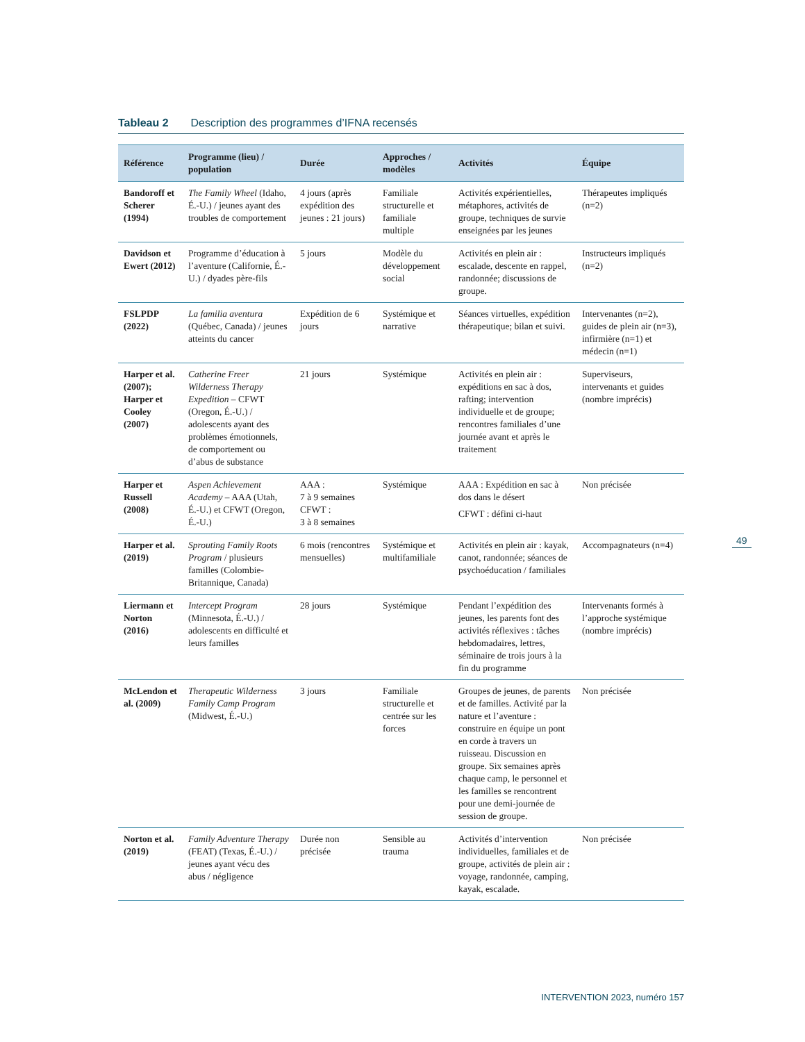Tableau 2 Description des programmes d’IFNA recensés
| Référence | Programme (lieu) / population | Durée | Approches / modèles | Activités | Équipe |
| --- | --- | --- | --- | --- | --- |
| Bandoroff et Scherer (1994) | The Family Wheel (Idaho, É.-U.) / jeunes ayant des troubles de comportement | 4 jours (après expédition des jeunes : 21 jours) | Familiale structurelle et familiale multiple | Activités expérientielles, métaphores, activités de groupe, techniques de survie enseignées par les jeunes | Thérapeutes impliqués (n=2) |
| Davidson et Ewert (2012) | Programme d’éducation à l’aventure (Californie, É.-U.) / dyades père-fils | 5 jours | Modèle du développement social | Activités en plein air : escalade, descente en rappel, randonnée; discussions de groupe. | Instructeurs impliqués (n=2) |
| FSLPDP (2022) | La familia aventura (Québec, Canada) / jeunes atteints du cancer | Expédition de 6 jours | Systémique et narrative | Séances virtuelles, expédition thérapeutique; bilan et suivi. | Intervenantes (n=2), guides de plein air (n=3), infirmière (n=1) et médecin (n=1) |
| Harper et al. (2007); Harper et Cooley (2007) | Catherine Freer Wilderness Therapy Expedition – CFWT (Oregon, É.-U.) / adolescents ayant des problèmes émotionnels, de comportement ou d’abus de substance | 21 jours | Systémique | Activités en plein air : expéditions en sac à dos, rafting; intervention individuelle et de groupe; rencontres familiales d’une journée avant et après le traitement | Superviseurs, intervenants et guides (nombre imprécis) |
| Harper et Russell (2008) | Aspen Achievement Academy – AAA (Utah, É.-U.) et CFWT (Oregon, É.-U.) | AAA : 7 à 9 semaines CFWT : 3 à 8 semaines | Systémique | AAA : Expédition en sac à dos dans le désert CFWT : défini ci-haut | Non précisée |
| Harper et al. (2019) | Sprouting Family Roots Program / plusieurs familles (Colombie-Britannique, Canada) | 6 mois (rencontres mensuelles) | Systémique et multifamiliale | Activités en plein air : kayak, canot, randonnée; séances de psychoéducation / familiales | Accompagnateurs (n=4) |
| Liermann et Norton (2016) | Intercept Program (Minnesota, É.-U.) / adolescents en difficulté et leurs familles | 28 jours | Systémique | Pendant l’expédition des jeunes, les parents font des activités réflexives : tâches hebdomadaires, lettres, séminaire de trois jours à la fin du programme | Intervenants formés à l’approche systémique (nombre imprécis) |
| McLendon et al. (2009) | Therapeutic Wilderness Family Camp Program (Midwest, É.-U.) | 3 jours | Familiale structurelle et centrée sur les forces | Groupes de jeunes, de parents et de familles. Activité par la nature et l’aventure : construire en équipe un pont en corde à travers un ruisseau. Discussion en groupe. Six semaines après chaque camp, le personnel et les familles se rencontrent pour une demi-journée de session de groupe. | Non précisée |
| Norton et al. (2019) | Family Adventure Therapy (FEAT) (Texas, É.-U.) / jeunes ayant vécu des abus / négligence | Durée non précisée | Sensible au trauma | Activités d’intervention individuelles, familiales et de groupe, activités de plein air : voyage, randonnée, camping, kayak, escalade. | Non précisée |
49
INTERVENTION 2023, numéro 157